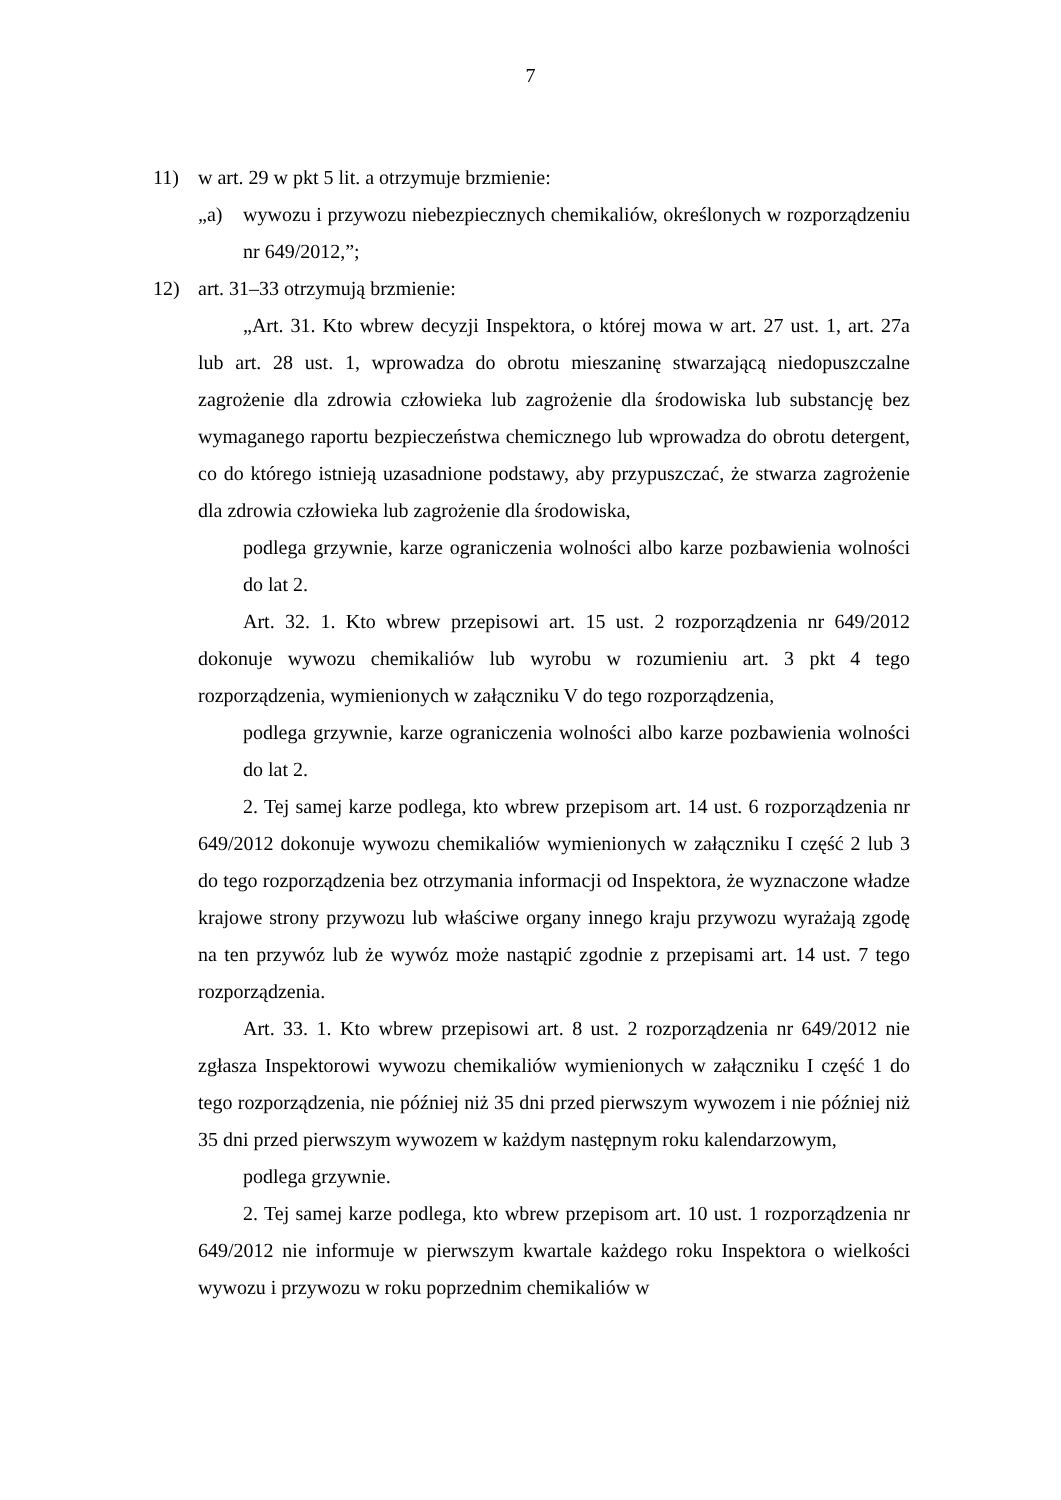7
11) w art. 29 w pkt 5 lit. a otrzymuje brzmienie:
„a) wywozu i przywozu niebezpiecznych chemikaliów, określonych w rozporządzeniu nr 649/2012,”;
12) art. 31–33 otrzymują brzmienie:
„Art. 31. Kto wbrew decyzji Inspektora, o której mowa w art. 27 ust. 1, art. 27a lub art. 28 ust. 1, wprowadza do obrotu mieszaninę stwarzającą niedopuszczalne zagrożenie dla zdrowia człowieka lub zagrożenie dla środowiska lub substancję bez wymaganego raportu bezpieczeństwa chemicznego lub wprowadza do obrotu detergent, co do którego istnieją uzasadnione podstawy, aby przypuszczać, że stwarza zagrożenie dla zdrowia człowieka lub zagrożenie dla środowiska,
podlega grzywnie, karze ograniczenia wolności albo karze pozbawienia wolności do lat 2.
Art. 32. 1. Kto wbrew przepisowi art. 15 ust. 2 rozporządzenia nr 649/2012 dokonuje wywozu chemikaliów lub wyrobu w rozumieniu art. 3 pkt 4 tego rozporządzenia, wymienionych w załączniku V do tego rozporządzenia,
podlega grzywnie, karze ograniczenia wolności albo karze pozbawienia wolności do lat 2.
2. Tej samej karze podlega, kto wbrew przepisom art. 14 ust. 6 rozporządzenia nr 649/2012 dokonuje wywozu chemikaliów wymienionych w załączniku I część 2 lub 3 do tego rozporządzenia bez otrzymania informacji od Inspektora, że wyznaczone władze krajowe strony przywozu lub właściwe organy innego kraju przywozu wyrażają zgodę na ten przywóz lub że wywóz może nastąpić zgodnie z przepisami art. 14 ust. 7 tego rozporządzenia.
Art. 33. 1. Kto wbrew przepisowi art. 8 ust. 2 rozporządzenia nr 649/2012 nie zgłasza Inspektorowi wywozu chemikaliów wymienionych w załączniku I część 1 do tego rozporządzenia, nie później niż 35 dni przed pierwszym wywozem i nie później niż 35 dni przed pierwszym wywozem w każdym następnym roku kalendarzowym,
podlega grzywnie.
2. Tej samej karze podlega, kto wbrew przepisom art. 10 ust. 1 rozporządzenia nr 649/2012 nie informuje w pierwszym kwartale każdego roku Inspektora o wielkości wywozu i przywozu w roku poprzednim chemikaliów w